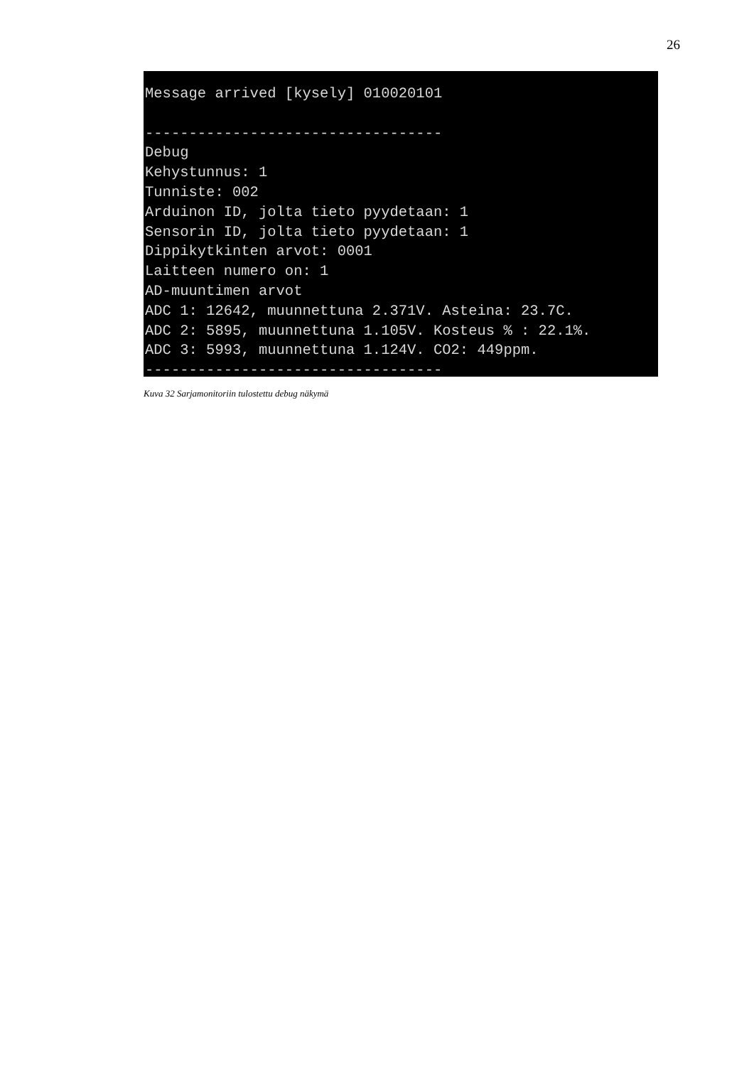26
Message arrived [kysely] 010020101

----------------------------------
Debug
Kehystunnus: 1
Tunniste: 002
Arduinon ID, jolta tieto pyydetaan: 1
Sensorin ID, jolta tieto pyydetaan: 1
Dippikytkinten arvot: 0001
Laitteen numero on: 1
AD-muuntimen arvot
ADC 1: 12642, muunnettuna 2.371V. Asteina: 23.7C.
ADC 2: 5895, muunnettuna 1.105V. Kosteus % : 22.1%.
ADC 3: 5993, muunnettuna 1.124V. CO2: 449ppm.
----------------------------------
Kuva 32 Sarjamonitoriin tulostettu debug näkymä